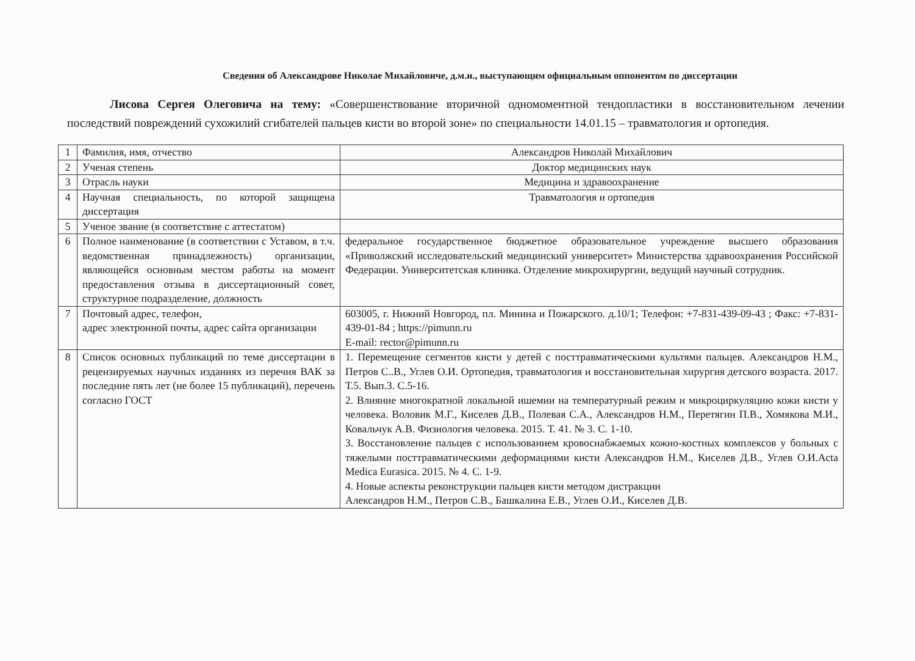Сведения об Александрове Николае Михайловиче, д.м.н., выступающим официальным оппонентом по диссертации
Лисова Сергея Олеговича на тему: «Совершенствование вторичной одномоментной тендопластики в восстановительном лечении последствий повреждений сухожилий сгибателей пальцев кисти во второй зоне» по специальности 14.01.15 – травматология и ортопедия.
| 1 | Фамилия, имя, отчество | Александров Николай Михайлович |
| 2 | Ученая степень | Доктор медицинских наук |
| 3 | Отрасль науки | Медицина и здравоохранение |
| 4 | Научная специальность, по которой защищена диссертация | Травматология и ортопедия |
| 5 | Ученое звание (в соответствие с аттестатом) | |
| 6 | Полное наименование (в соответствии с Уставом, в т.ч. ведомственная принадлежность) организации, являющейся основным местом работы на момент предоставления отзыва в диссертационный совет, структурное подразделение, должность | федеральное государственное бюджетное образовательное учреждение высшего образования «Приволжский исследовательский медицинский университет» Министерства здравоохранения Российской Федерации. Университетская клиника. Отделение микрохирургии, ведущий научный сотрудник. |
| 7 | Почтовый адрес, телефон, адрес электронной почты, адрес сайта организации | 603005, г. Нижний Новгород, пл. Минина и Пожарского. д.10/1; Телефон: +7-831-439-09-43 ; Факс: +7-831-439-01-84 ; https://pimunn.ru E-mail: rector@pimunn.ru |
| 8 | Список основных публикаций по теме диссертации в рецензируемых научных изданиях из перечня ВАК за последние пять лет (не более 15 публикаций), перечень согласно ГОСТ | 1. Перемещение сегментов кисти у детей с посттравматическими культями пальцев. Александров Н.М., Петров С..В., Углев О.И. Ортопедия, травматология и восстановительная хирургия детского возраста. 2017. Т.5. Вып.3. С.5-16. 2. Влияние многократной локальной ишемии на температурный режим и микроциркуляцию кожи кисти у человека. Воловик М.Г., Киселев Д.В., Полевая С.А., Александров Н.М., Перетягин П.В., Хомякова М.И., Ковальчук А.В. Физиология человека. 2015. Т. 41. № 3. С. 1-10. 3. Восстановление пальцев с использованием кровоснабжаемых кожно-костных комплексов у больных с тяжелыми посттравматическими деформациями кисти Александров Н.М., Киселев Д.В., Углев О.И.Acta Medica Eurasica. 2015. № 4. С. 1-9. 4. Новые аспекты реконструкции пальцев кисти методом дистракции Александров Н.М., Петров С.В., Башкалина Е.В., Углев О.И., Киселев Д.В. |